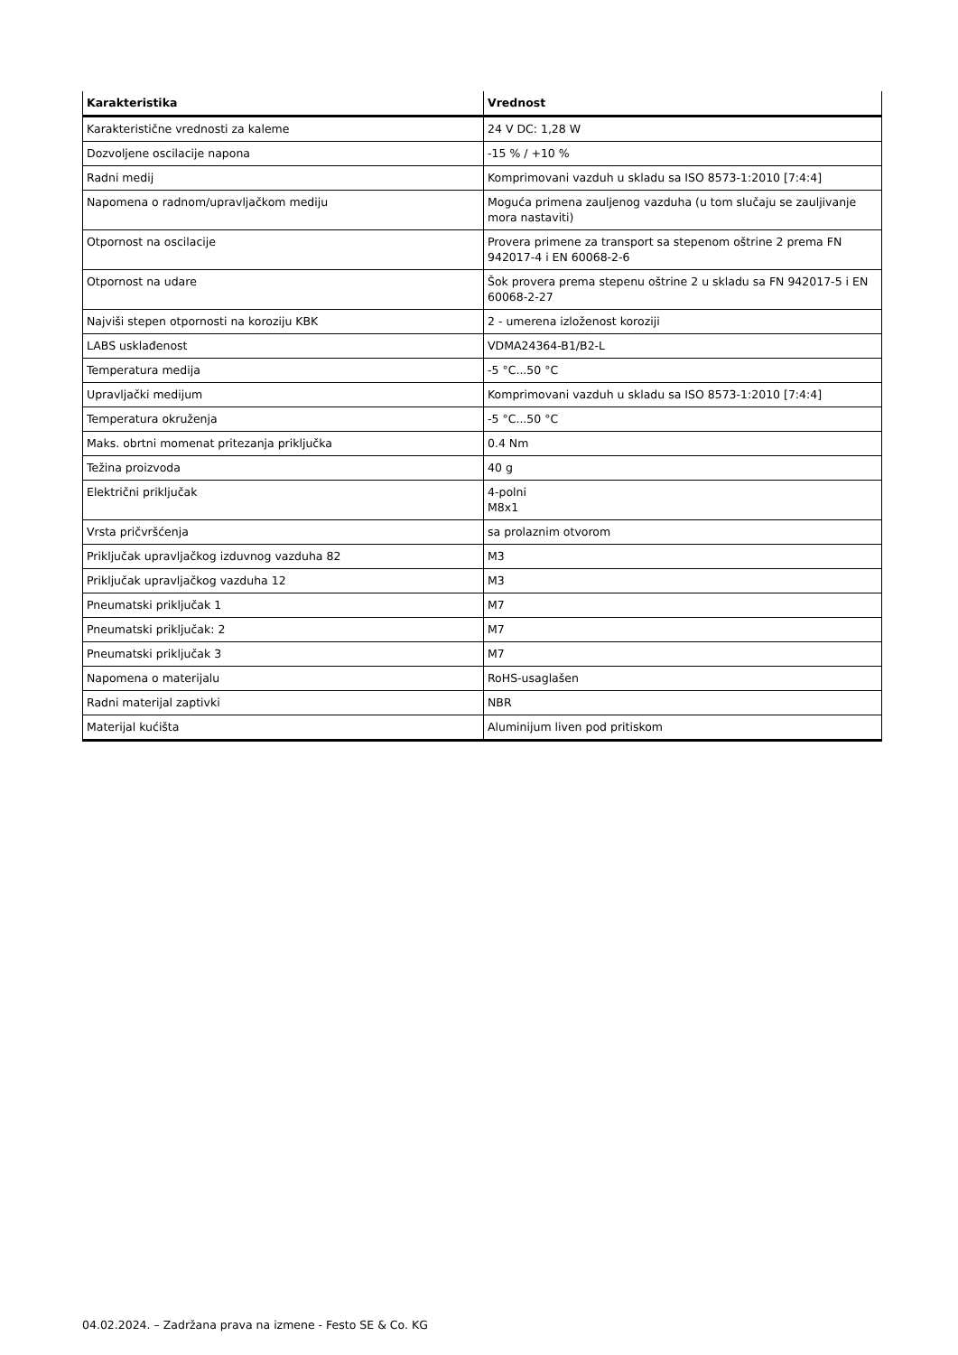| Karakteristika | Vrednost |
| --- | --- |
| Karakteristične vrednosti za kaleme | 24 V DC: 1,28 W |
| Dozvoljene oscilacije napona | -15 % / +10 % |
| Radni medij | Komprimovani vazduh u skladu sa ISO 8573-1:2010 [7:4:4] |
| Napomena o radnom/upravljačkom mediju | Moguća primena zauljenog vazduha (u tom slučaju se zauljivanje mora nastaviti) |
| Otpornost na oscilacije | Provera primene za transport sa stepenom oštrine 2 prema FN 942017-4 i EN 60068-2-6 |
| Otpornost na udare | Šok provera prema stepenu oštrine 2 u skladu sa FN 942017-5 i EN 60068-2-27 |
| Najviši stepen otpornosti na koroziju KBK | 2 - umerena izloženost koroziji |
| LABS usklađenost | VDMA24364-B1/B2-L |
| Temperatura medija | -5 °C...50 °C |
| Upravljački medijum | Komprimovani vazduh u skladu sa ISO 8573-1:2010 [7:4:4] |
| Temperatura okruženja | -5 °C...50 °C |
| Maks. obrtni momenat pritezanja priključka | 0.4 Nm |
| Težina proizvoda | 40 g |
| Električni priključak | 4-polni M8x1 |
| Vrsta pričvršćenja | sa prolaznim otvorom |
| Priključak upravljačkog izduvnog vazduha 82 | M3 |
| Priključak upravljačkog vazduha 12 | M3 |
| Pneumatski priključak 1 | M7 |
| Pneumatski priključak: 2 | M7 |
| Pneumatski priključak 3 | M7 |
| Napomena o materijalu | RoHS-usaglašen |
| Radni materijal zaptivki | NBR |
| Materijal kućišta | Aluminijum liven pod pritiskom |
04.02.2024. – Zadržana prava na izmene - Festo SE & Co. KG